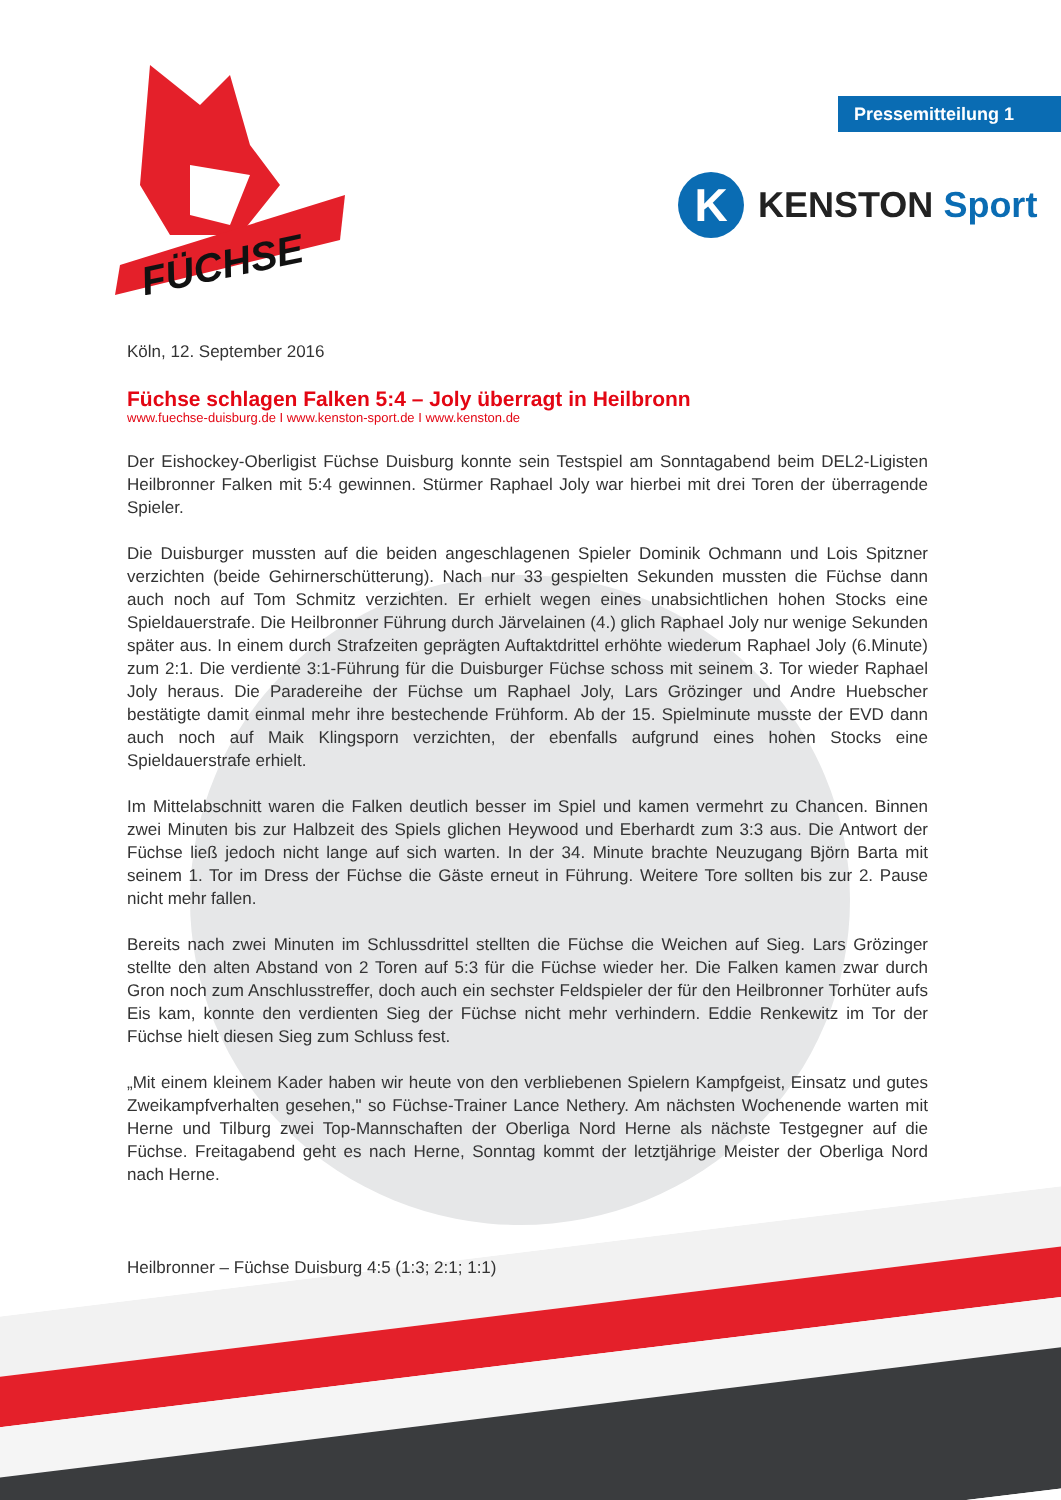FÜCHSE
Pressemitteilung 1
K
KENSTON Sport
Köln, 12. September 2016
Füchse schlagen Falken 5:4 – Joly überragt in Heilbronn
www.fuechse-duisburg.de I www.kenston-sport.de I www.kenston.de
Der Eishockey-Oberligist Füchse Duisburg konnte sein Testspiel am Sonntagabend beim DEL2-Ligisten Heilbronner Falken mit 5:4 gewinnen. Stürmer Raphael Joly war hierbei mit drei Toren der überragende Spieler.
Die Duisburger mussten auf die beiden angeschlagenen Spieler Dominik Ochmann und Lois Spitzner verzichten (beide Gehirnerschütterung). Nach nur 33 gespielten Sekunden mussten die Füchse dann auch noch auf Tom Schmitz verzichten. Er erhielt wegen eines unabsichtlichen hohen Stocks eine Spieldauerstrafe. Die Heilbronner Führung durch Järvelainen (4.) glich Raphael Joly nur wenige Sekunden später aus. In einem durch Strafzeiten geprägten Auftaktdrittel erhöhte wiederum Raphael Joly (6.Minute) zum 2:1. Die verdiente 3:1-Führung für die Duisburger Füchse schoss mit seinem 3. Tor wieder Raphael Joly heraus. Die Paradereihe der Füchse um Raphael Joly, Lars Grözinger und Andre Huebscher bestätigte damit einmal mehr ihre bestechende Frühform. Ab der 15. Spielminute musste der EVD dann auch noch auf Maik Klingsporn verzichten, der ebenfalls aufgrund eines hohen Stocks eine Spieldauerstrafe erhielt.
Im Mittelabschnitt waren die Falken deutlich besser im Spiel und kamen vermehrt zu Chancen. Binnen zwei Minuten bis zur Halbzeit des Spiels glichen Heywood und Eberhardt zum 3:3 aus. Die Antwort der Füchse ließ jedoch nicht lange auf sich warten. In der 34. Minute brachte Neuzugang Björn Barta mit seinem 1. Tor im Dress der Füchse die Gäste erneut in Führung. Weitere Tore sollten bis zur 2. Pause nicht mehr fallen.
Bereits nach zwei Minuten im Schlussdrittel stellten die Füchse die Weichen auf Sieg. Lars Grözinger stellte den alten Abstand von 2 Toren auf 5:3 für die Füchse wieder her. Die Falken kamen zwar durch Gron noch zum Anschlusstreffer, doch auch ein sechster Feldspieler der für den Heilbronner Torhüter aufs Eis kam, konnte den verdienten Sieg der Füchse nicht mehr verhindern. Eddie Renkewitz im Tor der Füchse hielt diesen Sieg zum Schluss fest.
„Mit einem kleinem Kader haben wir heute von den verbliebenen Spielern Kampfgeist, Einsatz und gutes Zweikampfverhalten gesehen," so Füchse-Trainer Lance Nethery. Am nächsten Wochenende warten mit Herne und Tilburg zwei Top-Mannschaften der Oberliga Nord Herne als nächste Testgegner auf die Füchse. Freitagabend geht es nach Herne, Sonntag kommt der letztjährige Meister der Oberliga Nord nach Herne.
Heilbronner – Füchse Duisburg 4:5 (1:3; 2:1; 1:1)